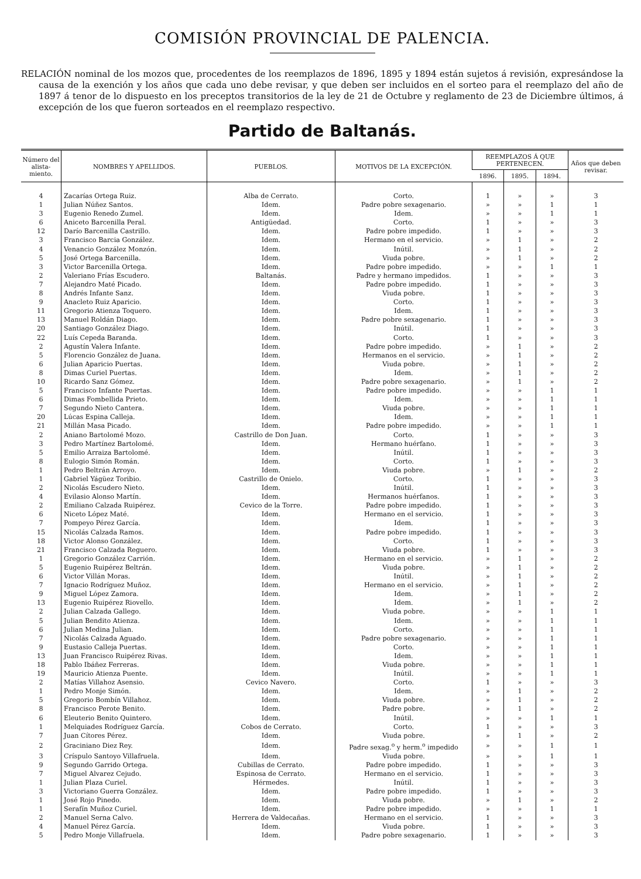COMISIÓN PROVINCIAL DE PALENCIA.
RELACIÓN nominal de los mozos que, procedentes de los reemplazos de 1896, 1895 y 1894 están sujetos á revisión, expresándose la causa de la exención y los años que cada uno debe revisar, y que deben ser incluidos en el sorteo para el reemplazo del año de 1897 á tenor de lo dispuesto en los preceptos transitorios de la ley de 21 de Octubre y reglamento de 23 de Diciembre últimos, á excepción de los que fueron sorteados en el reemplazo respectivo.
Partido de Baltanás.
| Número del alista-miento. | NOMBRES Y APELLIDOS. | PUEBLOS. | MOTIVOS DE LA EXCEPCIÓN. | REEMPLAZOS Á QUE PERTENECEN. | | | Años que deben revisar. |
| --- | --- | --- | --- | --- | --- | --- | --- |
| | | | | 1896. | 1895. | 1894. | |
| 4 | Zacarías Ortega Ruiz. | Alba de Cerrato. | Corto. | 1 | » | » | 3 |
| 1 | Julian Núñez Santos. | Idem. | Padre pobre sexagenario. | » | » | 1 | 1 |
| 3 | Eugenio Renedo Zumel. | Idem. | Idem. | » | » | 1 | 1 |
| 6 | Aniceto Barcenilla Peral. | Antigüedad. | Corto. | 1 | » | » | 3 |
| 12 | Darío Barcenilla Castrillo. | Idem. | Padre pobre impedido. | 1 | » | » | 3 |
| 3 | Francisco Barcia González. | Idem. | Hermano en el servicio. | » | 1 | » | 2 |
| 4 | Venancio González Monzón. | Idem. | Inútil. | » | 1 | » | 2 |
| 5 | José Ortega Barcenilla. | Idem. | Viuda pobre. | » | 1 | » | 2 |
| 3 | Victor Barcenilla Ortega. | Idem. | Padre pobre impedido. | » | » | 1 | 1 |
| 2 | Valeriano Frías Escudero. | Baltanás. | Padre y hermano impedidos. | 1 | » | » | 3 |
| 7 | Alejandro Maté Picado. | Idem. | Padre pobre impedido. | 1 | » | » | 3 |
| 8 | Andrés Infante Sanz. | Idem. | Viuda pobre. | 1 | » | » | 3 |
| 9 | Anacleto Ruiz Aparicio. | Idem. | Corto. | 1 | » | » | 3 |
| 11 | Gregorio Atienza Toquero. | Idem. | Idem. | 1 | » | » | 3 |
| 13 | Manuel Roldán Diago. | Idem. | Padre pobre sexagenario. | 1 | » | » | 3 |
| 20 | Santiago González Diago. | Idem. | Inútil. | 1 | » | » | 3 |
| 22 | Luís Cepeda Baranda. | Idem. | Corto. | 1 | » | » | 3 |
| 2 | Agustín Valera Infante. | Idem. | Padre pobre impedido. | » | 1 | » | 2 |
| 5 | Florencio González de Juana. | Idem. | Hermanos en el servicio. | » | 1 | » | 2 |
| 6 | Julian Aparicio Puertas. | Idem. | Viuda pobre. | » | 1 | » | 2 |
| 8 | Dimas Curiel Puertas. | Idem. | Idem. | » | 1 | » | 2 |
| 10 | Ricardo Sanz Gómez. | Idem. | Padre pobre sexagenario. | » | 1 | » | 2 |
| 5 | Francisco Infante Puertas. | Idem. | Padre pobre impedido. | » | » | 1 | 1 |
| 6 | Dimas Fombellida Prieto. | Idem. | Idem. | » | » | 1 | 1 |
| 7 | Segundo Nieto Cantera. | Idem. | Viuda pobre. | » | » | 1 | 1 |
| 20 | Lúcas Espina Calleja. | Idem. | Idem. | » | » | 1 | 1 |
| 21 | Millán Masa Picado. | Idem. | Padre pobre impedido. | » | » | 1 | 1 |
| 2 | Aniano Bartolomé Mozo. | Castrillo de Don Juan. | Corto. | 1 | » | » | 3 |
| 3 | Pedro Martínez Bartolomé. | Idem. | Hermano huérfano. | 1 | » | » | 3 |
| 5 | Emilio Arraiza Bartolomé. | Idem. | Inútil. | 1 | » | » | 3 |
| 8 | Eulogio Simón Román. | Idem. | Corto. | 1 | » | » | 3 |
| 1 | Pedro Beltrán Arroyo. | Idem. | Viuda pobre. | » | 1 | » | 2 |
| 1 | Gabriel Yágüez Toribio. | Castrillo de Onielo. | Corto. | 1 | » | » | 3 |
| 2 | Nicolás Escudero Nieto. | Idem. | Inútil. | 1 | » | » | 3 |
| 4 | Evilasio Alonso Martín. | Idem. | Hermanos huérfanos. | 1 | » | » | 3 |
| 2 | Emiliano Calzada Ruipérez. | Cevico de la Torre. | Padre pobre impedido. | 1 | » | » | 3 |
| 6 | Niceto López Maté. | Idem. | Hermano en el servicio. | 1 | » | » | 3 |
| 7 | Pompeyo Pérez García. | Idem. | Idem. | 1 | » | » | 3 |
| 15 | Nicolás Calzada Ramos. | Idem. | Padre pobre impedido. | 1 | » | » | 3 |
| 18 | Victor Alonso González. | Idem. | Corto. | 1 | » | » | 3 |
| 21 | Francisco Calzada Reguero. | Idem. | Viuda pobre. | 1 | » | » | 3 |
| 1 | Gregorio González Carrión. | Idem. | Hermano en el servicio. | » | 1 | » | 2 |
| 5 | Eugenio Ruipérez Beltrán. | Idem. | Viuda pobre. | » | 1 | » | 2 |
| 6 | Victor Villán Moras. | Idem. | Inútil. | » | 1 | » | 2 |
| 7 | Ignacio Rodríguez Muñoz. | Idem. | Hermano en el servicio. | » | 1 | » | 2 |
| 9 | Miguel López Zamora. | Idem. | Idem. | » | 1 | » | 2 |
| 13 | Eugenio Ruipérez Riovello. | Idem. | Idem. | » | 1 | » | 2 |
| 2 | Julian Calzada Gallego. | Idem. | Viuda pobre. | » | » | 1 | 1 |
| 5 | Julian Bendito Atienza. | Idem. | Idem. | » | » | 1 | 1 |
| 6 | Julian Medina Julian. | Idem. | Corto. | » | » | 1 | 1 |
| 7 | Nicolás Calzada Aguado. | Idem. | Padre pobre sexagenario. | » | » | 1 | 1 |
| 9 | Eustasio Calleja Puertas. | Idem. | Corto. | » | » | 1 | 1 |
| 13 | Juan Francisco Ruipérez Rivas. | Idem. | Idem. | » | » | 1 | 1 |
| 18 | Pablo Ibáñez Ferreras. | Idem. | Viuda pobre. | » | » | 1 | 1 |
| 19 | Mauricio Atienza Puente. | Idem. | Inútil. | » | » | 1 | 1 |
| 2 | Matías Villahoz Asensio. | Cevico Navero. | Corto. | 1 | » | » | 3 |
| 1 | Pedro Monje Simón. | Idem. | Idem. | » | 1 | » | 2 |
| 5 | Gregorio Bombín Villahoz. | Idem. | Viuda pobre. | » | 1 | » | 2 |
| 8 | Francisco Perote Benito. | Idem. | Padre pobre. | » | 1 | » | 2 |
| 6 | Eleuterio Benito Quintero. | Idem. | Inútil. | » | » | 1 | 1 |
| 1 | Melquiades Rodríguez García. | Cobos de Cerrato. | Corto. | 1 | » | » | 3 |
| 7 | Juan Cítores Pérez. | Idem. | Viuda pobre. | » | 1 | » | 2 |
| 2 | Graciniano Diez Rey. | Idem. | Padre sexag.<sup>o</sup> y herm.<sup>o</sup> impedido | » | » | 1 | 1 |
| 3 | Críspulo Santoyo Villafruela. | Idem. | Viuda pobre. | » | » | 1 | 1 |
| 9 | Segundo Garrido Ortega. | Cubillas de Cerrato. | Padre pobre impedido. | 1 | » | » | 3 |
| 7 | Miguel Alvarez Cejudo. | Espinosa de Cerrato. | Hermano en el servicio. | 1 | » | » | 3 |
| 1 | Julian Plaza Curiel. | Hérmedes. | Inútil. | 1 | » | » | 3 |
| 3 | Victoriano Guerra González. | Idem. | Padre pobre impedido. | 1 | » | » | 3 |
| 1 | José Rojo Pinedo. | Idem. | Viuda pobre. | » | 1 | » | 2 |
| 1 | Serafín Muñoz Curiel. | Idem. | Padre pobre impedido. | » | » | 1 | 1 |
| 2 | Manuel Serna Calvo. | Herrera de Valdecañas. | Hermano en el servicio. | 1 | » | » | 3 |
| 4 | Manuel Pérez García. | Idem. | Viuda pobre. | 1 | » | » | 3 |
| 5 | Pedro Monje Villafruela. | Idem. | Padre pobre sexagenario. | 1 | » | » | 3 |